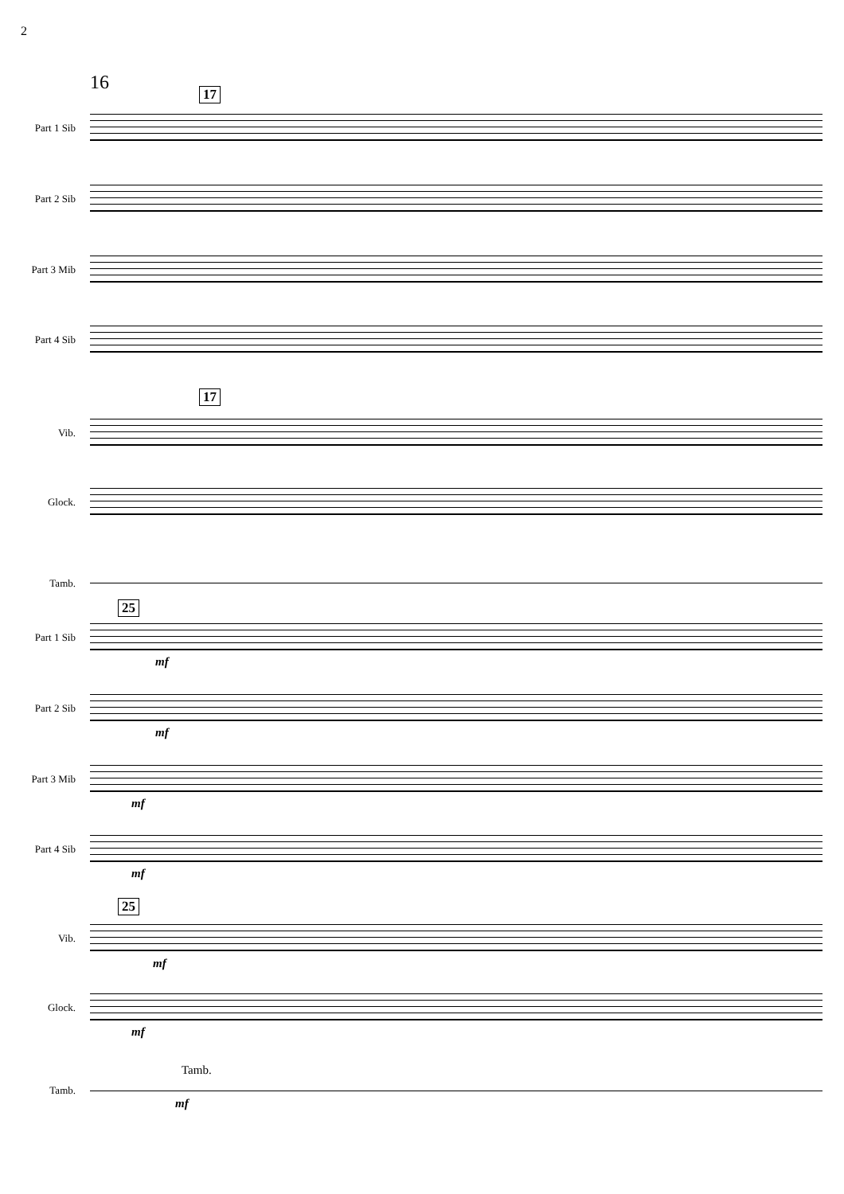2
16 17
Part 1 Sib
Part 2 Sib
Part 3 Mib
Part 4 Sib
17
Vib.
Glock.
Tamb.
25
Part 1 Sib
mf
Part 2 Sib
mf
Part 3 Mib
mf
Part 4 Sib
mf
25
Vib.
mf
Glock.
mf
Tamb.
Tamb.
mf